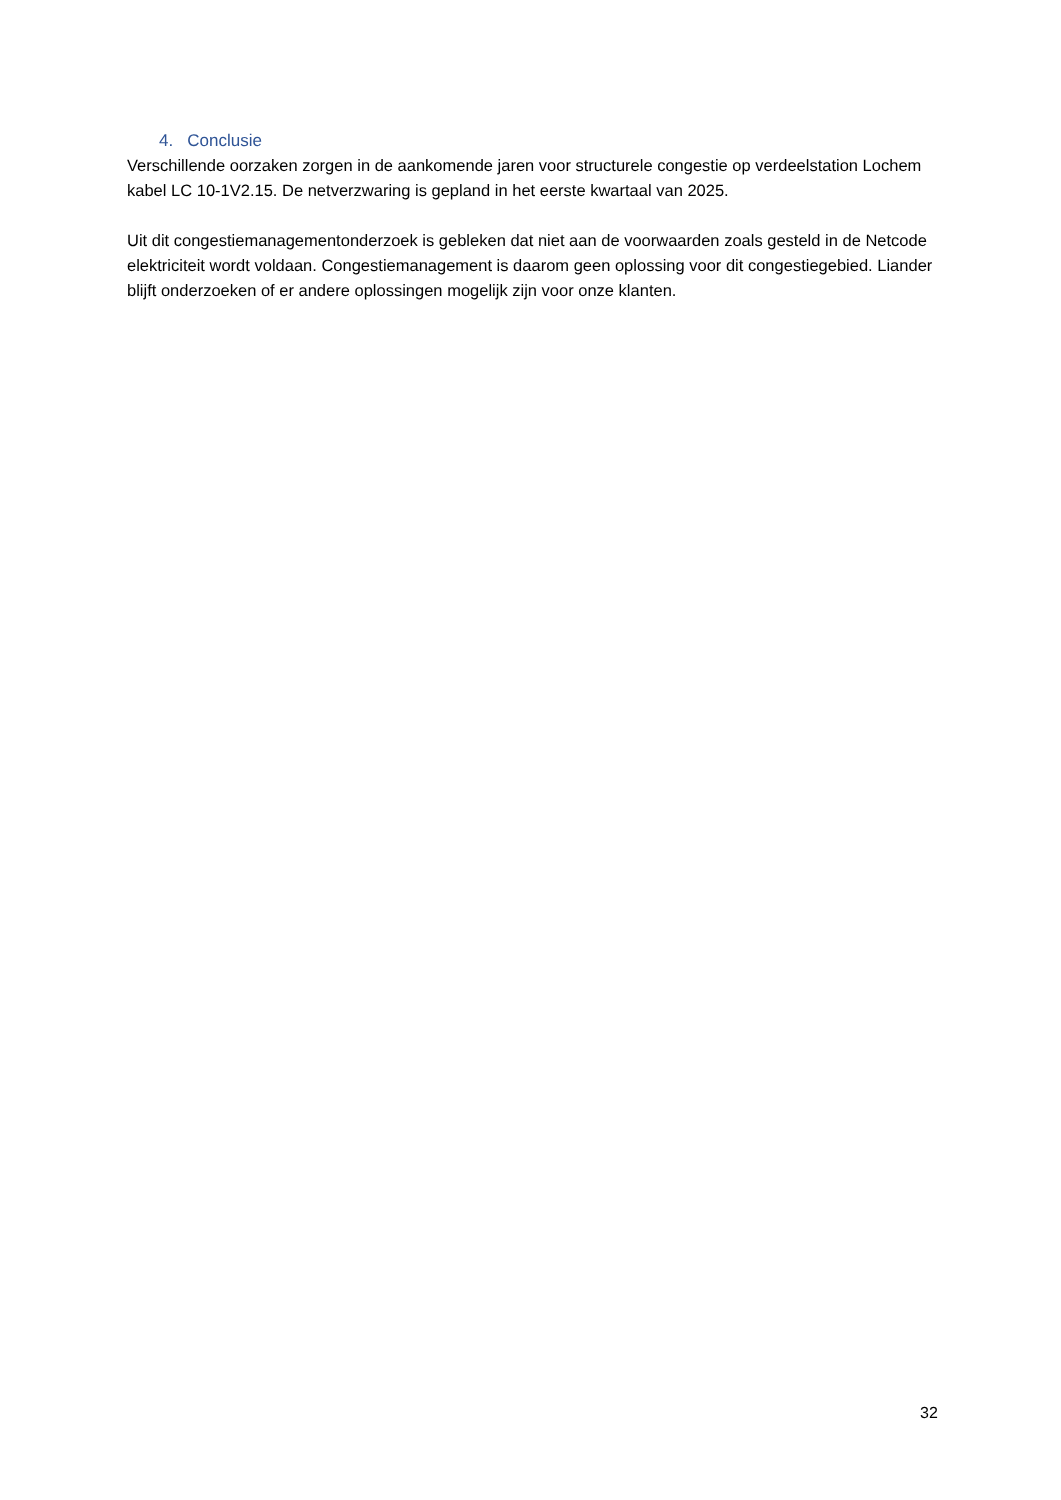4. Conclusie
Verschillende oorzaken zorgen in de aankomende jaren voor structurele congestie op verdeelstation Lochem kabel LC 10-1V2.15. De netverzwaring is gepland in het eerste kwartaal van 2025.
Uit dit congestiemanagementonderzoek is gebleken dat niet aan de voorwaarden zoals gesteld in de Netcode elektriciteit wordt voldaan. Congestiemanagement is daarom geen oplossing voor dit congestiegebied. Liander blijft onderzoeken of er andere oplossingen mogelijk zijn voor onze klanten.
32